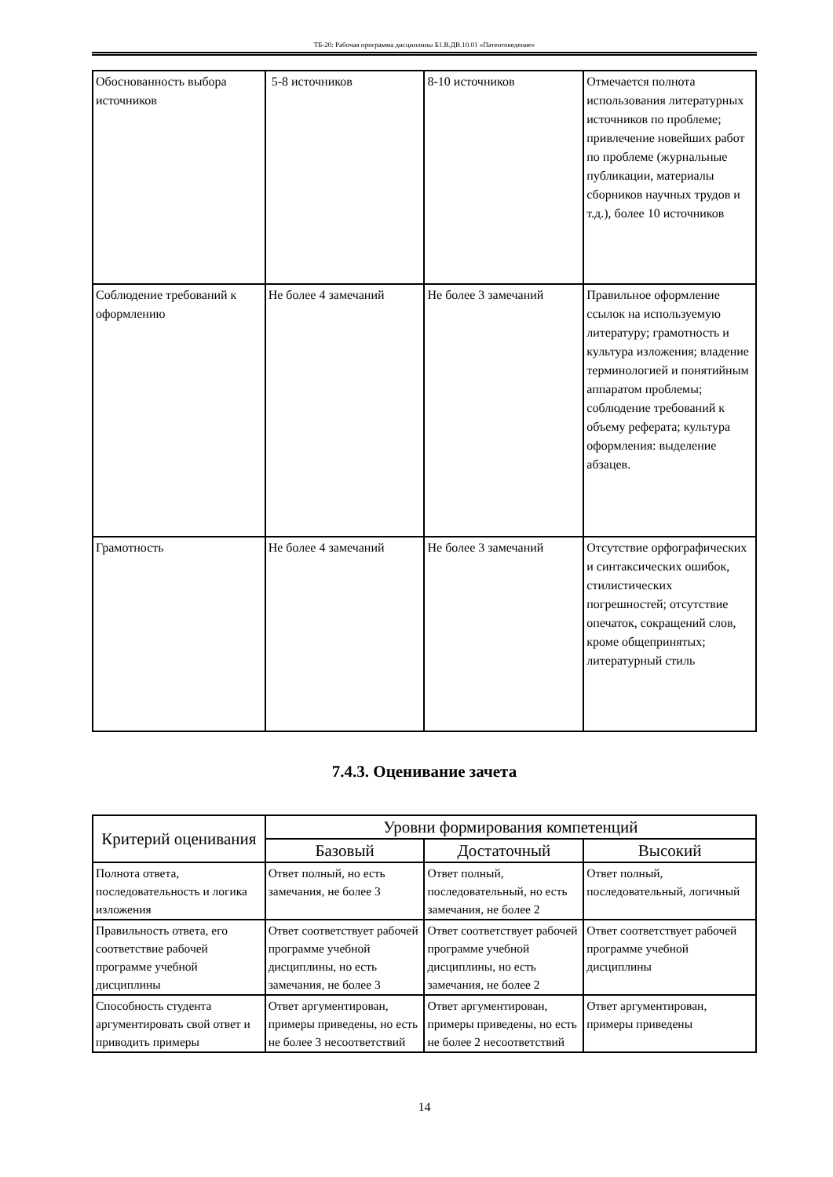ТБ-20: Рабочая программа дисциплины Б1.В.ДВ.10.01 «Патентоведение»
| Обоснованность выбора источников | 5-8 источников | 8-10 источников | Отмечается полнота использования литературных источников по проблеме; привлечение новейших работ по проблеме (журнальные публикации, материалы сборников научных трудов и т.д.), более 10 источников |
| Соблюдение требований к оформлению | Не более 4 замечаний | Не более 3 замечаний | Правильное оформление ссылок на используемую литературу; грамотность и культура изложения; владение терминологией и понятийным аппаратом проблемы; соблюдение требований к объему реферата; культура оформления: выделение абзацев. |
| Грамотность | Не более 4 замечаний | Не более 3 замечаний | Отсутствие орфографических и синтаксических ошибок, стилистических погрешностей; отсутствие опечаток, сокращений слов, кроме общепринятых; литературный стиль |
7.4.3. Оценивание зачета
| Критерий оценивания | Уровни формирования компетенций | | |
| --- | --- | --- | --- |
| | Базовый | Достаточный | Высокий |
| Полнота ответа, последовательность и логика изложения | Ответ полный, но есть замечания, не более 3 | Ответ полный, последовательный, но есть замечания, не более 2 | Ответ полный, последовательный, логичный |
| Правильность ответа, его соответствие рабочей программе учебной дисциплины | Ответ соответствует рабочей программе учебной дисциплины, но есть замечания, не более 3 | Ответ соответствует рабочей программе учебной дисциплины, но есть замечания, не более 2 | Ответ соответствует рабочей программе учебной дисциплины |
| Способность студента аргументировать свой ответ и приводить примеры | Ответ аргументирован, примеры приведены, но есть не более 3 несоответствий | Ответ аргументирован, примеры приведены, но есть не более 2 несоответствий | Ответ аргументирован, примеры приведены |
14